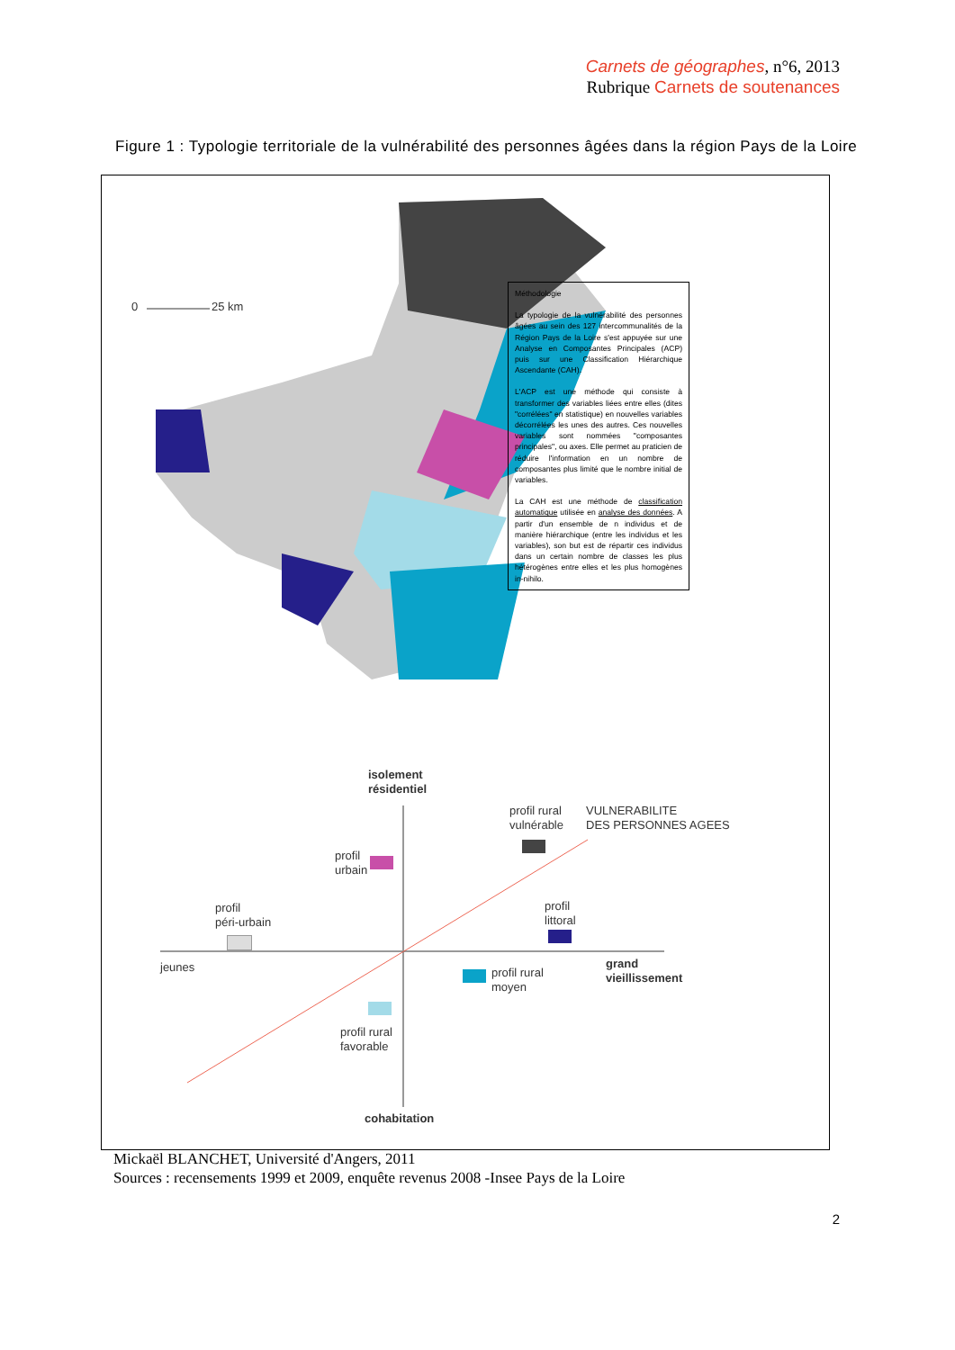Carnets de géographes, n°6, 2013
Rubrique Carnets de soutenances
Figure 1 : Typologie territoriale de la vulnérabilité des personnes âgées dans la région Pays de la Loire
0 25 km
isolement
résidentiel
profil rural
vulnérable
VULNERABILITE
DES PERSONNES AGEES
profil
urbain
profil
péri-urbain
profil
littoral
jeunes
profil rural
moyen
grand
vieillissement
profil rural
favorable
cohabitation
Méthodologie
La typologie de la vulnérabilité des personnes âgées au sein des 127 intercommunalités de la Région Pays de la Loire s'est appuyée sur une Analyse en Composantes Principales (ACP) puis sur une Classification Hiérarchique Ascendante (CAH).
L'ACP est une méthode qui consiste à transformer des variables liées entre elles (dites "corrélées" en statistique) en nouvelles variables décorrélées les unes des autres. Ces nouvelles variables sont nommées "composantes principales", ou axes. Elle permet au praticien de réduire l'information en un nombre de composantes plus limité que le nombre initial de variables.
La CAH est une méthode de classification automatique utilisée en analyse des données. A partir d'un ensemble de n individus et de manière hiérarchique (entre les individus et les variables), son but est de répartir ces individus dans un certain nombre de classes les plus hétérogènes entre elles et les plus homogènes in-nihilo.
Mickaël BLANCHET, Université d'Angers, 2011
Sources : recensements 1999 et 2009, enquête revenus 2008 -Insee Pays de la Loire
2